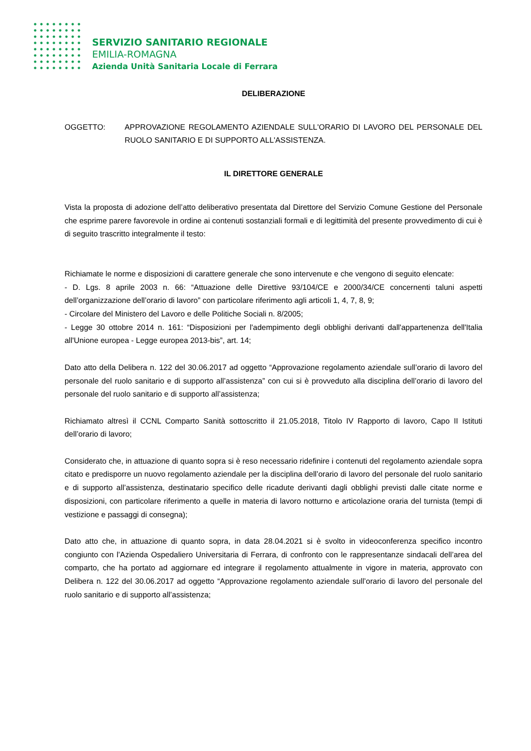SERVIZIO SANITARIO REGIONALE
EMILIA-ROMAGNA
Azienda Unità Sanitaria Locale di Ferrara
DELIBERAZIONE
OGGETTO: APPROVAZIONE REGOLAMENTO AZIENDALE SULL'ORARIO DI LAVORO DEL PERSONALE DEL RUOLO SANITARIO E DI SUPPORTO ALL'ASSISTENZA.
IL DIRETTORE GENERALE
Vista la proposta di adozione dell’atto deliberativo presentata dal Direttore del Servizio Comune Gestione del Personale che esprime parere favorevole in ordine ai contenuti sostanziali formali e di legittimità del presente provvedimento di cui è di seguito trascritto integralmente il testo:
Richiamate le norme e disposizioni di carattere generale che sono intervenute e che vengono di seguito elencate:
- D. Lgs. 8 aprile 2003 n. 66: “Attuazione delle Direttive 93/104/CE e 2000/34/CE concernenti taluni aspetti dell’organizzazione dell’orario di lavoro” con particolare riferimento agli articoli 1, 4, 7, 8, 9;
- Circolare del Ministero del Lavoro e delle Politiche Sociali n. 8/2005;
- Legge 30 ottobre 2014 n. 161: “Disposizioni per l'adempimento degli obblighi derivanti dall'appartenenza dell'Italia all'Unione europea - Legge europea 2013-bis”, art. 14;
Dato atto della Delibera n. 122 del 30.06.2017 ad oggetto “Approvazione regolamento aziendale sull’orario di lavoro del personale del ruolo sanitario e di supporto all’assistenza” con cui si è provveduto alla disciplina dell’orario di lavoro del personale del ruolo sanitario e di supporto all’assistenza;
Richiamato altresì il CCNL Comparto Sanità sottoscritto il 21.05.2018, Titolo IV Rapporto di lavoro, Capo II Istituti dell’orario di lavoro;
Considerato che, in attuazione di quanto sopra si è reso necessario ridefinire i contenuti del regolamento aziendale sopra citato e predisporre un nuovo regolamento aziendale per la disciplina dell’orario di lavoro del personale del ruolo sanitario e di supporto all’assistenza, destinatario specifico delle ricadute derivanti dagli obblighi previsti dalle citate norme e disposizioni, con particolare riferimento a quelle in materia di lavoro notturno e articolazione oraria del turnista (tempi di vestizione e passaggi di consegna);
Dato atto che, in attuazione di quanto sopra, in data 28.04.2021 si è svolto in videoconferenza specifico incontro congiunto con l’Azienda Ospedaliero Universitaria di Ferrara, di confronto con le rappresentanze sindacali dell’area del comparto, che ha portato ad aggiornare ed integrare il regolamento attualmente in vigore in materia, approvato con Delibera n. 122 del 30.06.2017 ad oggetto “Approvazione regolamento aziendale sull’orario di lavoro del personale del ruolo sanitario e di supporto all’assistenza;